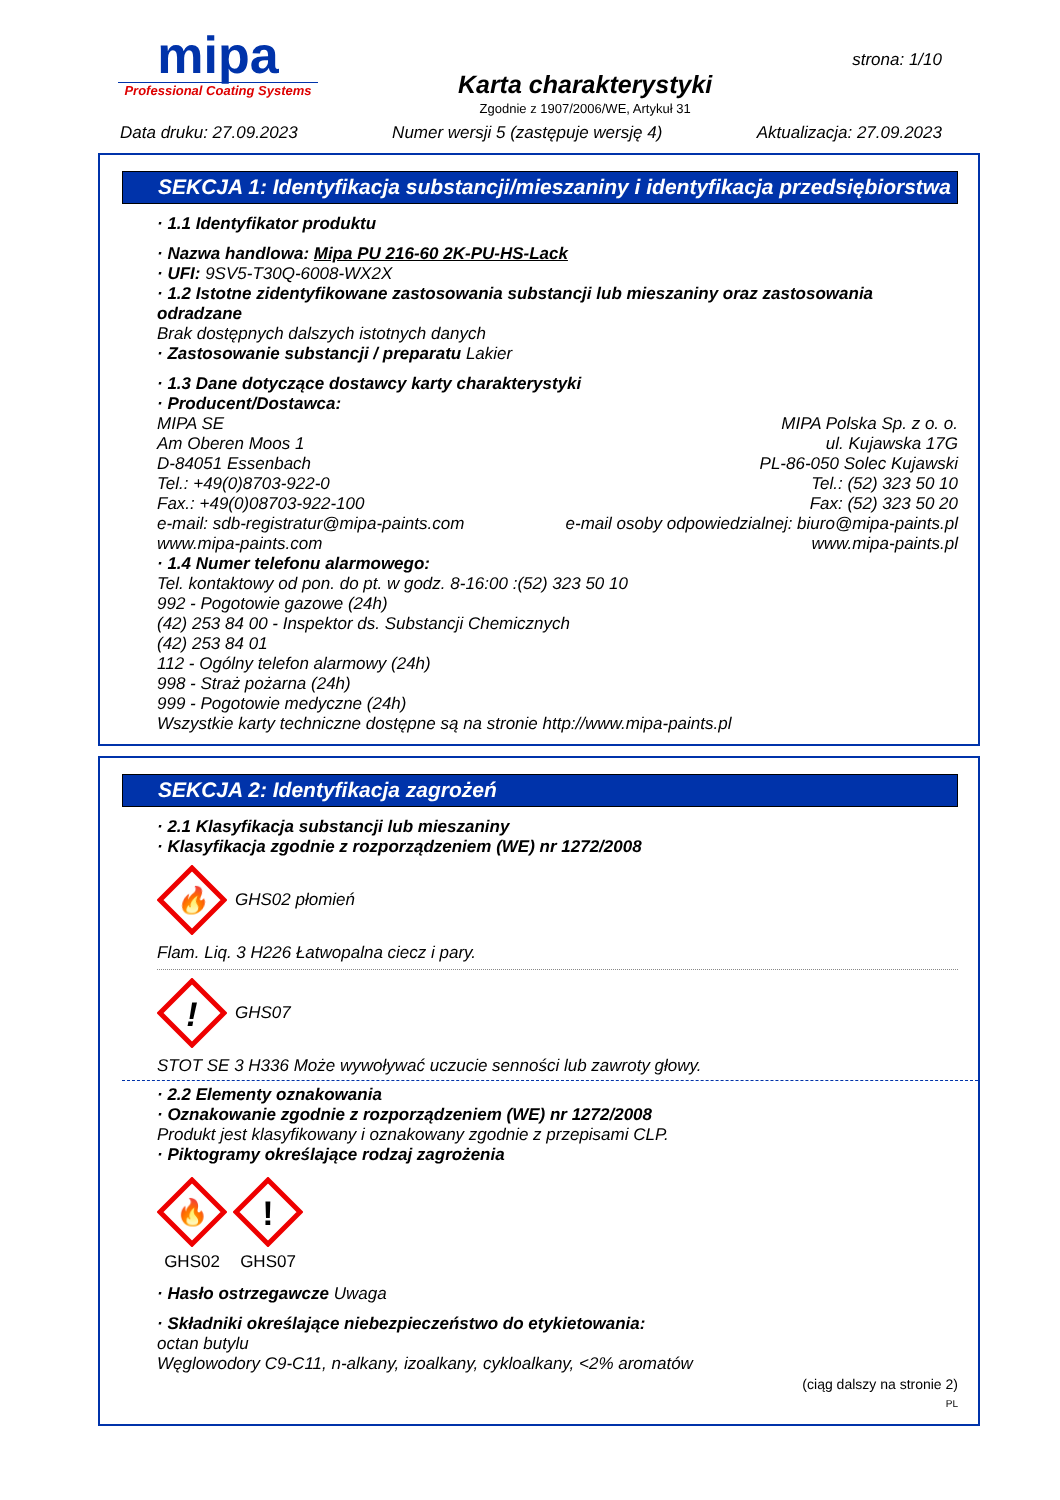mipa
Professional Coating Systems
Karta charakterystyki
Zgodnie z 1907/2006/WE, Artykuł 31
strona: 1/10
Data druku: 27.09.2023 Numer wersji 5 (zastępuje wersję 4) Aktualizacja: 27.09.2023
SEKCJA 1: Identyfikacja substancji/mieszaniny i identyfikacja przedsiębiorstwa
· 1.1 Identyfikator produktu
· Nazwa handlowa: Mipa PU 216-60 2K-PU-HS-Lack
· UFI: 9SV5-T30Q-6008-WX2X
· 1.2 Istotne zidentyfikowane zastosowania substancji lub mieszaniny oraz zastosowania odradzane
Brak dostępnych dalszych istotnych danych
· Zastosowanie substancji / preparatu Lakier
· 1.3 Dane dotyczące dostawcy karty charakterystyki
· Producent/Dostawca:
MIPA SE
Am Oberen Moos 1
D-84051 Essenbach
Tel.: +49(0)8703-922-0
Fax.: +49(0)08703-922-100
e-mail: sdb-registratur@mipa-paints.com
www.mipa-paints.com
MIPA Polska Sp. z o. o.
ul. Kujawska 17G
PL-86-050 Solec Kujawski
Tel.: (52) 323 50 10
Fax: (52) 323 50 20
e-mail osoby odpowiedzialnej: biuro@mipa-paints.pl
www.mipa-paints.pl
· 1.4 Numer telefonu alarmowego:
Tel. kontaktowy od pon. do pt. w godz. 8-16:00 :(52) 323 50 10
992 - Pogotowie gazowe (24h)
(42) 253 84 00 - Inspektor ds. Substancji Chemicznych
(42) 253 84 01
112 - Ogólny telefon alarmowy (24h)
998 - Straż pożarna (24h)
999 - Pogotowie medyczne (24h)
Wszystkie karty techniczne dostępne są na stronie http://www.mipa-paints.pl
SEKCJA 2: Identyfikacja zagrożeń
· 2.1 Klasyfikacja substancji lub mieszaniny
· Klasyfikacja zgodnie z rozporządzeniem (WE) nr 1272/2008
🔥
GHS02 płomień
Flam. Liq. 3 H226 Łatwopalna ciecz i pary.
!
GHS07
STOT SE 3 H336 Może wywoływać uczucie senności lub zawroty głowy.
· 2.2 Elementy oznakowania
· Oznakowanie zgodnie z rozporządzeniem (WE) nr 1272/2008
Produkt jest klasyfikowany i oznakowany zgodnie z przepisami CLP.
· Piktogramy określające rodzaj zagrożenia
🔥
GHS02
!
GHS07
· Hasło ostrzegawcze Uwaga
· Składniki określające niebezpieczeństwo do etykietowania:
octan butylu
Węglowodory C9-C11, n-alkany, izoalkany, cykloalkany, <2% aromatów
(ciąg dalszy na stronie 2)
PL